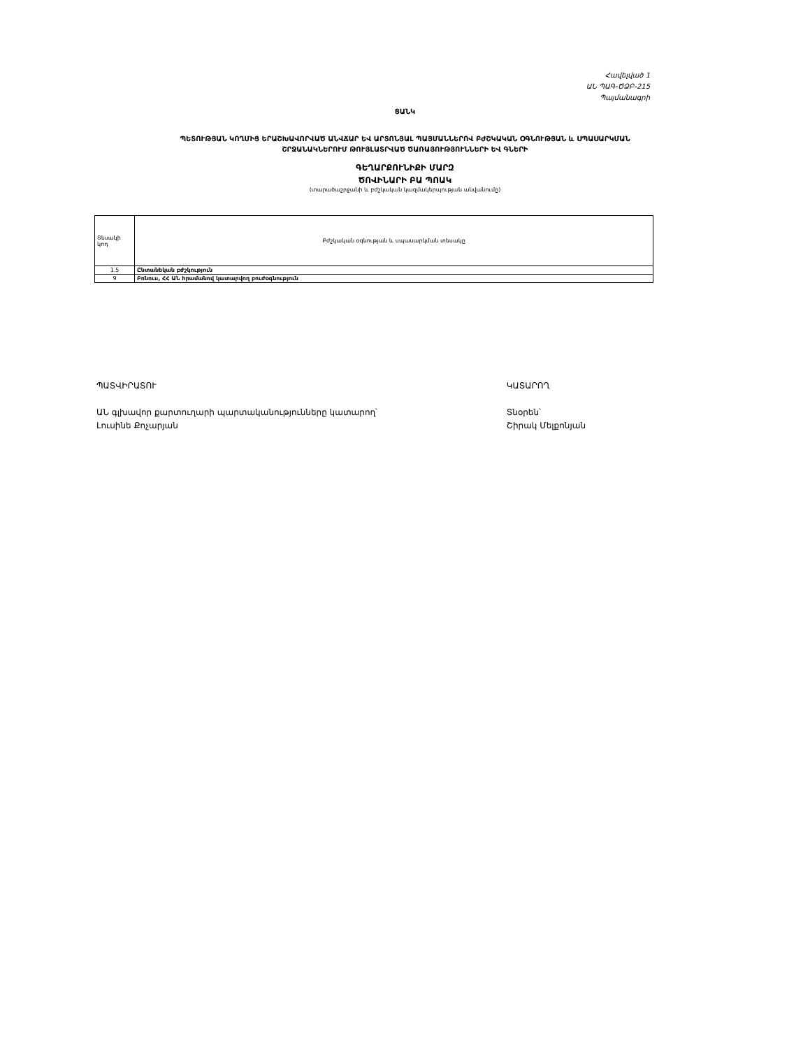Հավելված 1
ԱՆ ՊԱԳ-ԾՁԲ-215
Պայմանագրի
ՑԱՆԿ
ՊԵՏՈՒԹՅԱՆ ԿՈՂՄԻՑ ԵՐԱՇԽԱՎՈՐՎԱԾ ԱՆՎՃԱՐ ԵՎ ԱՐՏՈՆՅԱԼ ՊԱՅՄԱՆՆԵՐՈՎ ԲԺՇԿԱԿԱՆ ՕԳՆՈՒԹՅԱՆ և ՍՊԱՍԱՐԿՄԱՆ
ՇՐՋԱՆԱԿՆԵՐՈՒՄ ԹՈՒՅԼԱՏՐՎԱԾ ԾԱՌԱՅՈՒԹՅՈՒՆՆԵՐԻ ԵՎ ԳՆԵՐԻ
ԳԵՂԱՐՔՈՒՆԻՔԻ ՄԱՐԶ
ԾՈՎԻՆԱՐԻ ԲԱ ՊՈԱԿ
(տարածաշրջանի և բժշկական կազմակերպության անվանումը)
| Տեսակի կոդ | Բժշկական օգնության և սպասարկման տեսակը |
| 1.5 | Ընտանեկան բժշկություն |
| 9 | Բոնուս, ՀՀ ԱՆ հրամանով կատարվող բուժօգնություն |
ՊԱՏՎԻՐԱՏՈՒ
ԱՆ գլխավոր քարտուղարի պարտականությունները կատարող՝
Լուսինե Քոչարյան
ԿԱՏԱՐՈՂ
Տնօրեն՝
Շիրակ Մելքոնյան